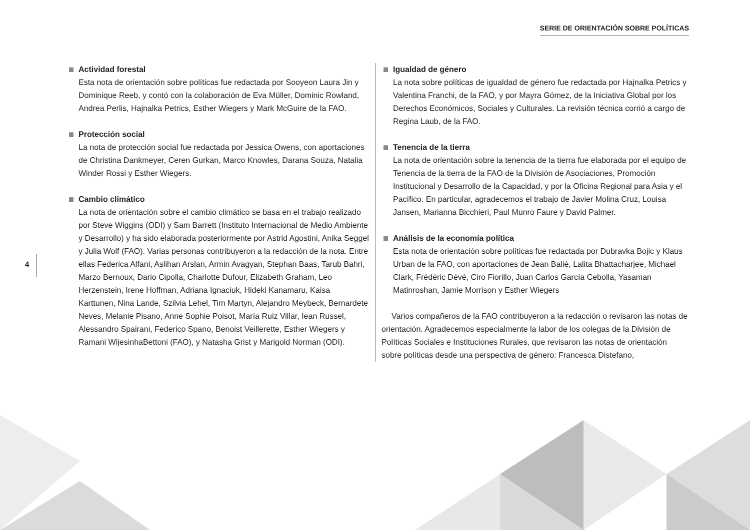SERIE DE ORIENTACIÓN SOBRE POLÍTICAS
4
Actividad forestal
Esta nota de orientación sobre políticas fue redactada por Sooyeon Laura Jin y Dominique Reeb, y contó con la colaboración de Eva Müller, Dominic Rowland, Andrea Perlis, Hajnalka Petrics, Esther Wiegers y Mark McGuire de la FAO.
Protección social
La nota de protección social fue redactada por Jessica Owens, con aportaciones de Christina Dankmeyer, Ceren Gurkan, Marco Knowles, Darana Souza, Natalia Winder Rossi y Esther Wiegers.
Cambio climático
La nota de orientación sobre el cambio climático se basa en el trabajo realizado por Steve Wiggins (ODI) y Sam Barrett (Instituto Internacional de Medio Ambiente y Desarrollo) y ha sido elaborada posteriormente por Astrid Agostini, Anika Seggel y Julia Wolf (FAO). Varias personas contribuyeron a la redacción de la nota. Entre ellas Federica Alfani, Aslihan Arslan, Armin Avagyan, Stephan Baas, Tarub Bahri, Marzo Bernoux, Dario Cipolla, Charlotte Dufour, Elizabeth Graham, Leo Herzenstein, Irene Hoffman, Adriana Ignaciuk, Hideki Kanamaru, Kaisa Karttunen, Nina Lande, Szilvia Lehel, Tim Martyn, Alejandro Meybeck, Bernardete Neves, Melanie Pisano, Anne Sophie Poisot, María Ruiz Villar, Iean Russel, Alessandro Spairani, Federico Spano, Benoist Veillerette, Esther Wiegers y Ramani WijesinhaBettoni (FAO), y Natasha Grist y Marigold Norman (ODI).
Igualdad de género
La nota sobre políticas de igualdad de género fue redactada por Hajnalka Petrics y Valentina Franchi, de la FAO, y por Mayra Gómez, de la Iniciativa Global por los Derechos Económicos, Sociales y Culturales. La revisión técnica corrió a cargo de Regina Laub, de la FAO.
Tenencia de la tierra
La nota de orientación sobre la tenencia de la tierra fue elaborada por el equipo de Tenencia de la tierra de la FAO de la División de Asociaciones, Promoción Institucional y Desarrollo de la Capacidad, y por la Oficina Regional para Asia y el Pacífico. En particular, agradecemos el trabajo de Javier Molina Cruz, Louisa Jansen, Marianna Bicchieri, Paul Munro Faure y David Palmer.
Análisis de la economía política
Esta nota de orientación sobre políticas fue redactada por Dubravka Bojic y Klaus Urban de la FAO, con aportaciones de Jean Balié, Lalita Bhattacharjee, Michael Clark, Frédéric Dévé, Ciro Fiorillo, Juan Carlos García Cebolla, Yasaman Matinroshan, Jamie Morrison y Esther Wiegers
Varios compañeros de la FAO contribuyeron a la redacción o revisaron las notas de orientación. Agradecemos especialmente la labor de los colegas de la División de Políticas Sociales e Instituciones Rurales, que revisaron las notas de orientación sobre políticas desde una perspectiva de género: Francesca Distefano,